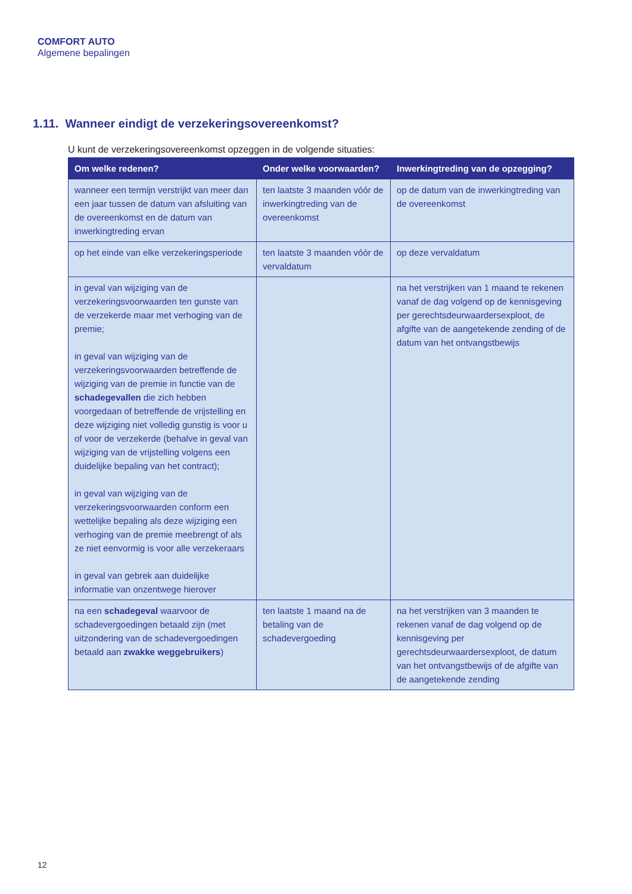COMFORT AUTO
Algemene bepalingen
1.11. Wanneer eindigt de verzekeringsovereenkomst?
U kunt de verzekeringsovereenkomst opzeggen in de volgende situaties:
| Om welke redenen? | Onder welke voorwaarden? | Inwerkingtreding van de opzegging? |
| --- | --- | --- |
| wanneer een termijn verstrijkt van meer dan een jaar tussen de datum van afsluiting van de overeenkomst en de datum van inwerkingtreding ervan | ten laatste 3 maanden vóór de inwerkingtreding van de overeenkomst | op de datum van de inwerkingtreding van de overeenkomst |
| op het einde van elke verzekeringsperiode | ten laatste 3 maanden vóór de vervaldatum | op deze vervaldatum |
| in geval van wijziging van de verzekeringsvoorwaarden ten gunste van de verzekerde maar met verhoging van de premie; in geval van wijziging van de verzekeringsvoorwaarden betreffende de wijziging van de premie in functie van de schadegevallen die zich hebben voorgedaan of betreffende de vrijstelling en deze wijziging niet volledig gunstig is voor u of voor de verzekerde (behalve in geval van wijziging van de vrijstelling volgens een duidelijke bepaling van het contract); in geval van wijziging van de verzekeringsvoorwaarden conform een wettelijke bepaling als deze wijziging een verhoging van de premie meebrengt of als ze niet eenvormig is voor alle verzekeraars in geval van gebrek aan duidelijke informatie van onzentwege hierover | | na het verstrijken van 1 maand te rekenen vanaf de dag volgend op de kennisgeving per gerechtsdeurwaardersexploot, de afgifte van de aangetekende zending of de datum van het ontvangstbewijs |
| na een schadegeval waarvoor de schadevergoedingen betaald zijn (met uitzondering van de schadevergoedingen betaald aan zwakke weggebruikers ) | ten laatste 1 maand na de betaling van de schadevergoeding | na het verstrijken van 3 maanden te rekenen vanaf de dag volgend op de kennisgeving per gerechtsdeurwaardersexploot, de datum van het ontvangstbewijs of de afgifte van de aangetekende zending |
12